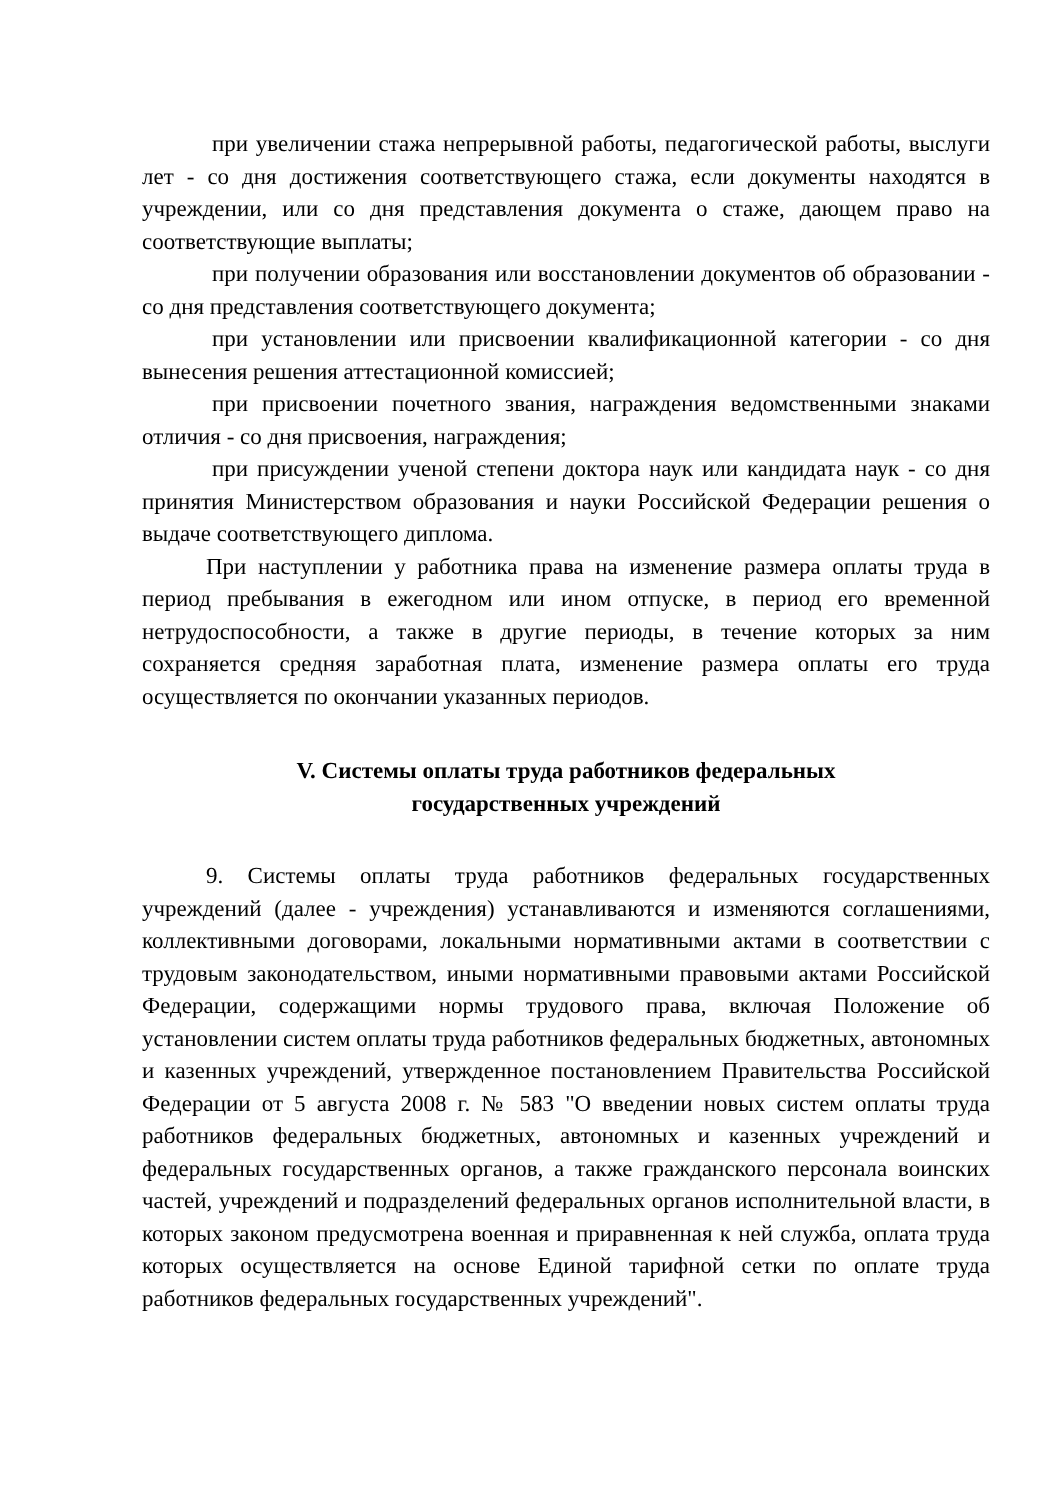при увеличении стажа непрерывной работы, педагогической работы, выслуги лет - со дня достижения соответствующего стажа, если документы находятся в учреждении, или со дня представления документа о стаже, дающем право на соответствующие выплаты;
при получении образования или восстановлении документов об образовании - со дня представления соответствующего документа;
при установлении или присвоении квалификационной категории - со дня вынесения решения аттестационной комиссией;
при присвоении почетного звания, награждения ведомственными знаками отличия - со дня присвоения, награждения;
при присуждении ученой степени доктора наук или кандидата наук - со дня принятия Министерством образования и науки Российской Федерации решения о выдаче соответствующего диплома.
При наступлении у работника права на изменение размера оплаты труда в период пребывания в ежегодном или ином отпуске, в период его временной нетрудоспособности, а также в другие периоды, в течение которых за ним сохраняется средняя заработная плата, изменение размера оплаты его труда осуществляется по окончании указанных периодов.
V. Системы оплаты труда работников федеральных
государственных учреждений
9. Системы оплаты труда работников федеральных государственных учреждений (далее - учреждения) устанавливаются и изменяются соглашениями, коллективными договорами, локальными нормативными актами в соответствии с трудовым законодательством, иными нормативными правовыми актами Российской Федерации, содержащими нормы трудового права, включая Положение об установлении систем оплаты труда работников федеральных бюджетных, автономных и казенных учреждений, утвержденное постановлением Правительства Российской Федерации от 5 августа 2008 г. № 583 "О введении новых систем оплаты труда работников федеральных бюджетных, автономных и казенных учреждений и федеральных государственных органов, а также гражданского персонала воинских частей, учреждений и подразделений федеральных органов исполнительной власти, в которых законом предусмотрена военная и приравненная к ней служба, оплата труда которых осуществляется на основе Единой тарифной сетки по оплате труда работников федеральных государственных учреждений".